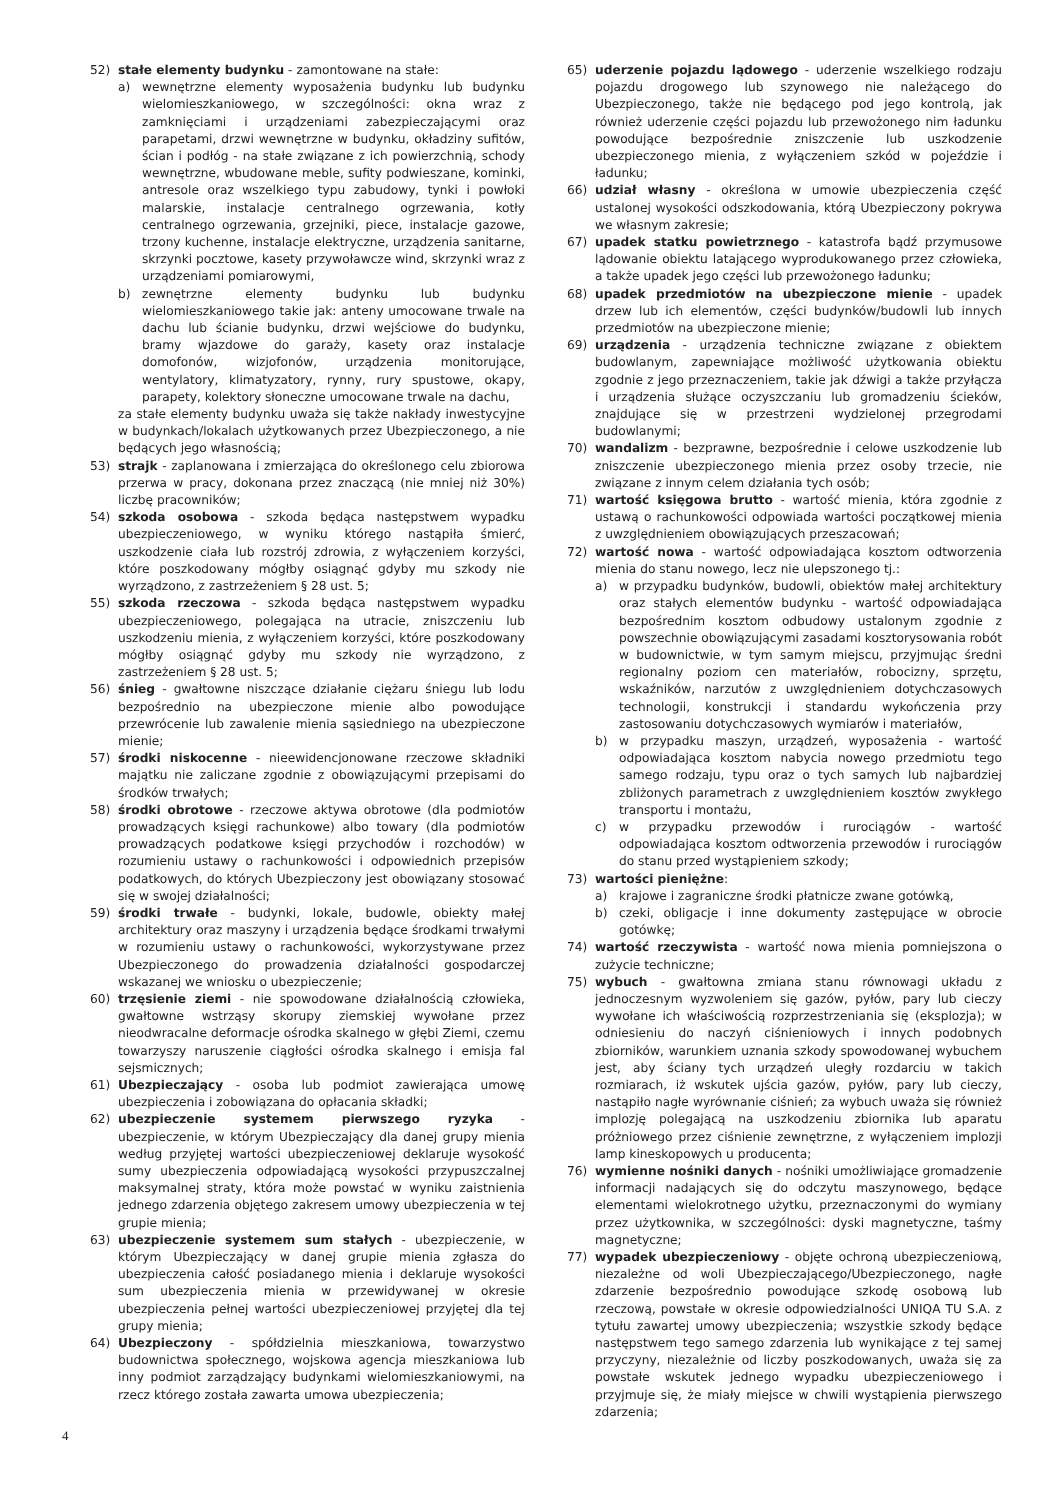52) stałe elementy budynku - zamontowane na stałe:
a) wewnętrzne elementy wyposażenia budynku lub budynku wielomieszkaniowego, w szczególności: okna wraz z zamknięciami i urządzeniami zabezpieczającymi oraz parapetami, drzwi wewnętrzne w budynku, okładziny sufitów, ścian i podłóg - na stałe związane z ich powierzchnią, schody wewnętrzne, wbudowane meble, sufity podwieszane, kominki, antresole oraz wszelkiego typu zabudowy, tynki i powłoki malarskie, instalacje centralnego ogrzewania, kotły centralnego ogrzewania, grzejniki, piece, instalacje gazowe, trzony kuchenne, instalacje elektryczne, urządzenia sanitarne, skrzynki pocztowe, kasety przywoławcze wind, skrzynki wraz z urządzeniami pomiarowymi,
b) zewnętrzne elementy budynku lub budynku wielomieszkaniowego takie jak: anteny umocowane trwale na dachu lub ścianie budynku, drzwi wejściowe do budynku, bramy wjazdowe do garaży, kasety oraz instalacje domofonów, wizjofonów, urządzenia monitorujące, wentylatory, klimatyzatory, rynny, rury spustowe, okapy, parapety, kolektory słoneczne umocowane trwale na dachu,
za stałe elementy budynku uważa się także nakłady inwestycyjne w budynkach/lokalach użytkowanych przez Ubezpieczonego, a nie będących jego własnością;
53) strajk - zaplanowana i zmierzająca do określonego celu zbiorowa przerwa w pracy, dokonana przez znaczącą (nie mniej niż 30%) liczbę pracowników;
54) szkoda osobowa - szkoda będąca następstwem wypadku ubezpieczeniowego, w wyniku którego nastąpiła śmierć, uszkodzenie ciała lub rozstrój zdrowia, z wyłączeniem korzyści, które poszkodowany mógłby osiągnąć gdyby mu szkody nie wyrządzono, z zastrzeżeniem § 28 ust. 5;
55) szkoda rzeczowa - szkoda będąca następstwem wypadku ubezpieczeniowego, polegająca na utracie, zniszczeniu lub uszkodzeniu mienia, z wyłączeniem korzyści, które poszkodowany mógłby osiągnąć gdyby mu szkody nie wyrządzono, z zastrzeżeniem § 28 ust. 5;
56) śnieg - gwałtowne niszczące działanie ciężaru śniegu lub lodu bezpośrednio na ubezpieczone mienie albo powodujące przewrócenie lub zawalenie mienia sąsiedniego na ubezpieczone mienie;
57) środki niskocenne - nieewidencjonowane rzeczowe składniki majątku nie zaliczane zgodnie z obowiązującymi przepisami do środków trwałych;
58) środki obrotowe - rzeczowe aktywa obrotowe (dla podmiotów prowadzących księgi rachunkowe) albo towary (dla podmiotów prowadzących podatkowe księgi przychodów i rozchodów) w rozumieniu ustawy o rachunkowości i odpowiednich przepisów podatkowych, do których Ubezpieczony jest obowiązany stosować się w swojej działalności;
59) środki trwałe - budynki, lokale, budowle, obiekty małej architektury oraz maszyny i urządzenia będące środkami trwałymi w rozumieniu ustawy o rachunkowości, wykorzystywane przez Ubezpieczonego do prowadzenia działalności gospodarczej wskazanej we wniosku o ubezpieczenie;
60) trzęsienie ziemi - nie spowodowane działalnością człowieka, gwałtowne wstrząsy skorupy ziemskiej wywołane przez nieodwracalne deformacje ośrodka skalnego w głębi Ziemi, czemu towarzyszy naruszenie ciągłości ośrodka skalnego i emisja fal sejsmicznych;
61) Ubezpieczający - osoba lub podmiot zawierająca umowę ubezpieczenia i zobowiązana do opłacania składki;
62) ubezpieczenie systemem pierwszego ryzyka - ubezpieczenie, w którym Ubezpieczający dla danej grupy mienia według przyjętej wartości ubezpieczeniowej deklaruje wysokość sumy ubezpieczenia odpowiadającą wysokości przypuszczalnej maksymalnej straty, która może powstać w wyniku zaistnienia jednego zdarzenia objętego zakresem umowy ubezpieczenia w tej grupie mienia;
63) ubezpieczenie systemem sum stałych - ubezpieczenie, w którym Ubezpieczający w danej grupie mienia zgłasza do ubezpieczenia całość posiadanego mienia i deklaruje wysokości sum ubezpieczenia mienia w przewidywanej w okresie ubezpieczenia pełnej wartości ubezpieczeniowej przyjętej dla tej grupy mienia;
64) Ubezpieczony - spółdzielnia mieszkaniowa, towarzystwo budownictwa społecznego, wojskowa agencja mieszkaniowa lub inny podmiot zarządzający budynkami wielomieszkaniowymi, na rzecz którego została zawarta umowa ubezpieczenia;
65) uderzenie pojazdu lądowego - uderzenie wszelkiego rodzaju pojazdu drogowego lub szynowego nie należącego do Ubezpieczonego, także nie będącego pod jego kontrolą, jak również uderzenie części pojazdu lub przewożonego nim ładunku powodujące bezpośrednie zniszczenie lub uszkodzenie ubezpieczonego mienia, z wyłączeniem szkód w pojeździe i ładunku;
66) udział własny - określona w umowie ubezpieczenia część ustalonej wysokości odszkodowania, którą Ubezpieczony pokrywa we własnym zakresie;
67) upadek statku powietrznego - katastrofa bądź przymusowe lądowanie obiektu latającego wyprodukowanego przez człowieka, a także upadek jego części lub przewożonego ładunku;
68) upadek przedmiotów na ubezpieczone mienie - upadek drzew lub ich elementów, części budynków/budowli lub innych przedmiotów na ubezpieczone mienie;
69) urządzenia - urządzenia techniczne związane z obiektem budowlanym, zapewniające możliwość użytkowania obiektu zgodnie z jego przeznaczeniem, takie jak dźwigi a także przyłącza i urządzenia służące oczyszczaniu lub gromadzeniu ścieków, znajdujące się w przestrzeni wydzielonej przegrodami budowlanymi;
70) wandalizm - bezprawne, bezpośrednie i celowe uszkodzenie lub zniszczenie ubezpieczonego mienia przez osoby trzecie, nie związane z innym celem działania tych osób;
71) wartość księgowa brutto - wartość mienia, która zgodnie z ustawą o rachunkowości odpowiada wartości początkowej mienia z uwzględnieniem obowiązujących przeszacowań;
72) wartość nowa - wartość odpowiadająca kosztom odtworzenia mienia do stanu nowego, lecz nie ulepszonego tj.:
a) w przypadku budynków, budowli, obiektów małej architektury oraz stałych elementów budynku - wartość odpowiadająca bezpośrednim kosztom odbudowy ustalonym zgodnie z powszechnie obowiązującymi zasadami kosztorysowania robót w budownictwie, w tym samym miejscu, przyjmując średni regionalny poziom cen materiałów, robocizny, sprzętu, wskaźników, narzutów z uwzględnieniem dotychczasowych technologii, konstrukcji i standardu wykończenia przy zastosowaniu dotychczasowych wymiarów i materiałów,
b) w przypadku maszyn, urządzeń, wyposażenia - wartość odpowiadająca kosztom nabycia nowego przedmiotu tego samego rodzaju, typu oraz o tych samych lub najbardziej zbliżonych parametrach z uwzględnieniem kosztów zwykłego transportu i montażu,
c) w przypadku przewodów i rurociągów - wartość odpowiadająca kosztom odtworzenia przewodów i rurociągów do stanu przed wystąpieniem szkody;
73) wartości pieniężne:
a) krajowe i zagraniczne środki płatnicze zwane gotówką,
b) czeki, obligacje i inne dokumenty zastępujące w obrocie gotówkę;
74) wartość rzeczywista - wartość nowa mienia pomniejszona o zużycie techniczne;
75) wybuch - gwałtowna zmiana stanu równowagi układu z jednoczesnym wyzwoleniem się gazów, pyłów, pary lub cieczy wywołane ich właściwością rozprzestrzeniania się (eksplozja); w odniesieniu do naczyń ciśnieniowych i innych podobnych zbiorników, warunkiem uznania szkody spowodowanej wybuchem jest, aby ściany tych urządzeń uległy rozdarciu w takich rozmiarach, iż wskutek ujścia gazów, pyłów, pary lub cieczy, nastąpiło nagłe wyrównanie ciśnień; za wybuch uważa się również implozję polegającą na uszkodzeniu zbiornika lub aparatu próżniowego przez ciśnienie zewnętrzne, z wyłączeniem implozji lamp kineskopowych u producenta;
76) wymienne nośniki danych - nośniki umożliwiające gromadzenie informacji nadających się do odczytu maszynowego, będące elementami wielokrotnego użytku, przeznaczonymi do wymiany przez użytkownika, w szczególności: dyski magnetyczne, taśmy magnetyczne;
77) wypadek ubezpieczeniowy - objęte ochroną ubezpieczeniową, niezależne od woli Ubezpieczającego/Ubezpieczonego, nagłe zdarzenie bezpośrednio powodujące szkodę osobową lub rzeczową, powstałe w okresie odpowiedzialności UNIQA TU S.A. z tytułu zawartej umowy ubezpieczenia; wszystkie szkody będące następstwem tego samego zdarzenia lub wynikające z tej samej przyczyny, niezależnie od liczby poszkodowanych, uważa się za powstałe wskutek jednego wypadku ubezpieczeniowego i przyjmuje się, że miały miejsce w chwili wystąpienia pierwszego zdarzenia;
4